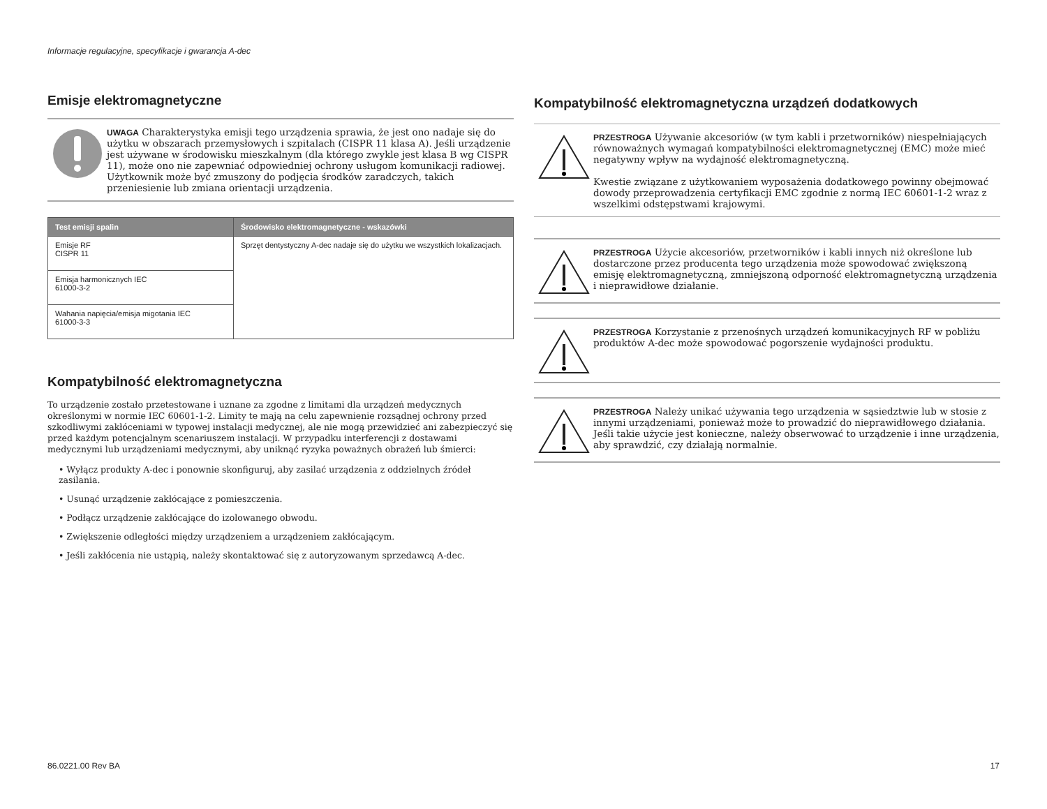Informacje regulacyjne, specyfikacje i gwarancja A-dec
Emisje elektromagnetyczne
UWAGA Charakterystyka emisji tego urządzenia sprawia, że jest ono nadaje się do użytku w obszarach przemysłowych i szpitalach (CISPR 11 klasa A). Jeśli urządzenie jest używane w środowisku mieszkalnym (dla którego zwykle jest klasa B wg CISPR 11), może ono nie zapewniać odpowiedniej ochrony usługom komunikacji radiowej. Użytkownik może być zmuszony do podjęcia środków zaradczych, takich przeniesienie lub zmiana orientacji urządzenia.
| Test emisji spalin | Środowisko elektromagnetyczne - wskazówki |
| --- | --- |
| Emisje RF CISPR 11 | Sprzęt dentystyczny A-dec nadaje się do użytku we wszystkich lokalizacjach. |
| Emisja harmonicznych IEC 61000-3-2 | |
| Wahania napięcia/emisja migotania IEC 61000-3-3 | |
Kompatybilność elektromagnetyczna
To urządzenie zostało przetestowane i uznane za zgodne z limitami dla urządzeń medycznych określonymi w normie IEC 60601-1-2. Limity te mają na celu zapewnienie rozsądnej ochrony przed szkodliwymi zakłóceniami w typowej instalacji medycznej, ale nie mogą przewidzieć ani zabezpieczyć się przed każdym potencjalnym scenariuszem instalacji. W przypadku interferencji z dostawami medycznymi lub urządzeniami medycznymi, aby uniknąć ryzyka poważnych obrażeń lub śmierci:
• Wyłącz produkty A-dec i ponownie skonfiguruj, aby zasilać urządzenia z oddzielnych źródeł zasilania.
• Usunąć urządzenie zakłócające z pomieszczenia.
• Podłącz urządzenie zakłócające do izolowanego obwodu.
• Zwiększenie odległości między urządzeniem a urządzeniem zakłócającym.
• Jeśli zakłócenia nie ustąpią, należy skontaktować się z autoryzowanym sprzedawcą A-dec.
Kompatybilność elektromagnetyczna urządzeń dodatkowych
PRZESTROGA Używanie akcesoriów (w tym kabli i przetworników) niespełniających równoważnych wymagań kompatybilności elektromagnetycznej (EMC) może mieć negatywny wpływ na wydajność elektromagnetyczną.
Kwestie związane z użytkowaniem wyposażenia dodatkowego powinny obejmować dowody przeprowadzenia certyfikacji EMC zgodnie z normą IEC 60601-1-2 wraz z wszelkimi odstępstwami krajowymi.
PRZESTROGA Użycie akcesoriów, przetworników i kabli innych niż określone lub dostarczone przez producenta tego urządzenia może spowodować zwiększoną emisję elektromagnetyczną, zmniejszoną odporność elektromagnetyczną urządzenia i nieprawidłowe działanie.
PRZESTROGA Korzystanie z przenośnych urządzeń komunikacyjnych RF w pobliżu produktów A-dec może spowodować pogorszenie wydajności produktu.
PRZESTROGA Należy unikać używania tego urządzenia w sąsiedztwie lub w stosie z innymi urządzeniami, ponieważ może to prowadzić do nieprawidłowego działania. Jeśli takie użycie jest konieczne, należy obserwować to urządzenie i inne urządzenia, aby sprawdzić, czy działają normalnie.
86.0221.00 Rev BA 17